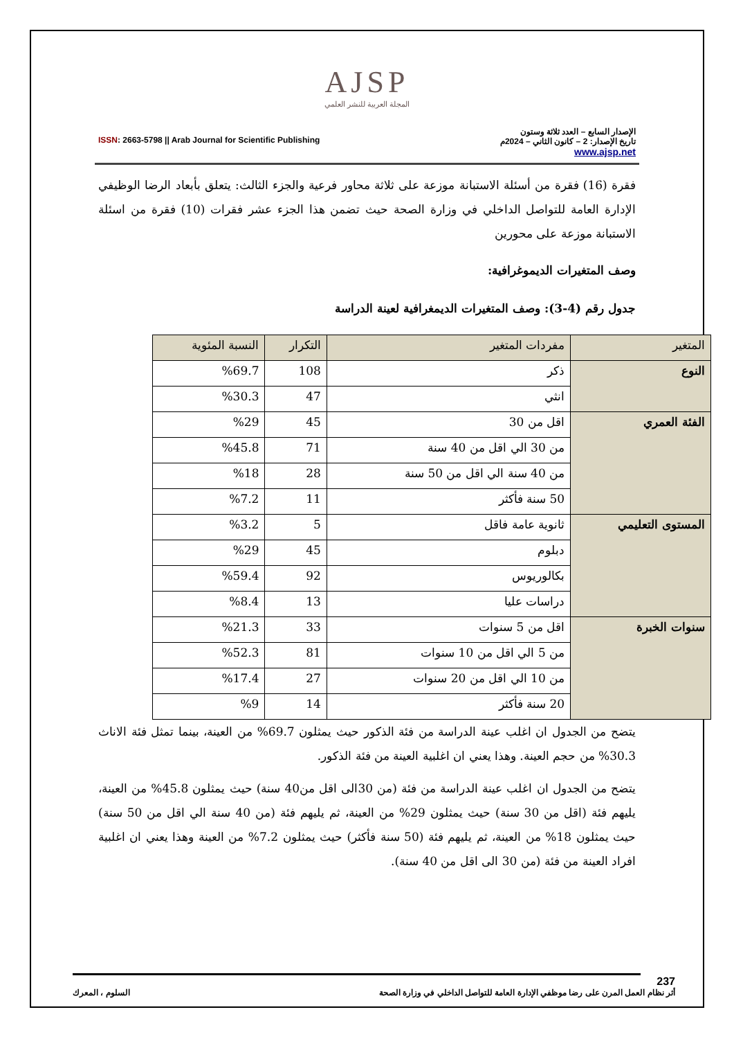AJSP
المجلة العربية للنشر العلمي
ISSN: 2663-5798 || Arab Journal for Scientific Publishing
الإصدار السابع – العدد ثلاثة وستون
تاريخ الإصدار: 2 – كانون الثاني – 2024م
www.ajsp.net
فقرة (16) فقرة من أسئلة الاستبانة موزعة على ثلاثة محاور فرعية والجزء الثالث: يتعلق بأبعاد الرضا الوظيفي الإدارة العامة للتواصل الداخلي في وزارة الصحة حيث تضمن هذا الجزء عشر فقرات (10) فقرة من اسئلة الاستبانة موزعة على محورين
وصف المتغيرات الديموغرافية:
جدول رقم (4-3): وصف المتغيرات الديمغرافية لعينة الدراسة
| المتغير | مفردات المتغير | التكرار | النسبة المئوية |
| --- | --- | --- | --- |
| النوع | ذكر | 108 | %69.7 |
| | انثي | 47 | %30.3 |
| الفئة العمري | اقل من 30 | 45 | %29 |
| | من 30 الي اقل من 40 سنة | 71 | %45.8 |
| | من 40 سنة الي اقل من 50 سنة | 28 | %18 |
| | 50 سنة فأكثر | 11 | %7.2 |
| المستوى التعليمي | ثانوية عامة فاقل | 5 | %3.2 |
| | دبلوم | 45 | %29 |
| | بكالوريوس | 92 | %59.4 |
| | دراسات عليا | 13 | %8.4 |
| سنوات الخبرة | اقل من 5 سنوات | 33 | %21.3 |
| | من 5 الي اقل من 10 سنوات | 81 | %52.3 |
| | من 10 الي اقل من 20 سنوات | 27 | %17.4 |
| | 20 سنة فأكثر | 14 | %9 |
يتضح من الجدول ان اغلب عينة الدراسة من فئة الذكور حيث يمثلون 69.7% من العينة، بينما تمثل فئة الاناث 30.3% من حجم العينة. وهذا يعني ان اغلبية العينة من فئة الذكور.
يتضح من الجدول ان اغلب عينة الدراسة من فئة (من 30الى اقل من40 سنة) حيث يمثلون 45.8% من العينة، يليهم فئة (اقل من 30 سنة) حيث يمثلون 29% من العينة، ثم يليهم فئة (من 40 سنة الي اقل من 50 سنة) حيث يمثلون 18% من العينة، ثم يليهم فئة (50 سنة فأكثر) حيث يمثلون 7.2% من العينة وهذا يعني ان اغلبية افراد العينة من فئة (من 30 الى اقل من 40 سنة).
237
أثر نظام العمل المرن على رضا موظفي الإدارة العامة للتواصل الداخلي في وزارة الصحة السلوم ، المعرك